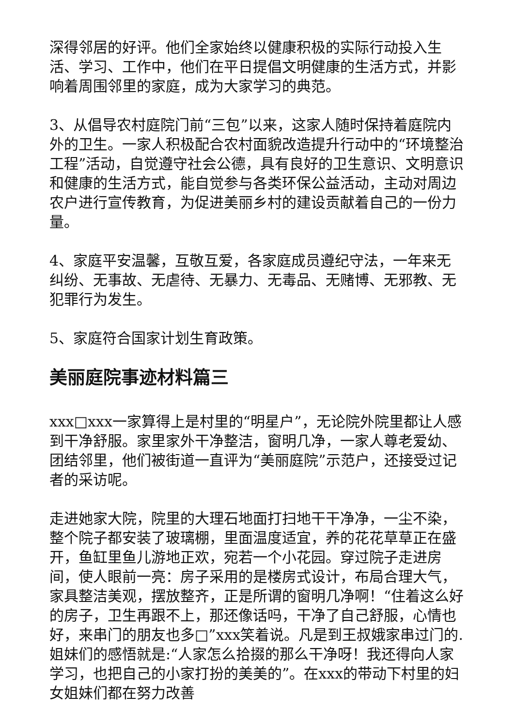深得邻居的好评。他们全家始终以健康积极的实际行动投入生活、学习、工作中，他们在平日提倡文明健康的生活方式，并影响着周围邻里的家庭，成为大家学习的典范。
3、从倡导农村庭院门前“三包”以来，这家人随时保持着庭院内外的卫生。一家人积极配合农村面貌改造提升行动中的“环境整治工程”活动，自觉遵守社会公德，具有良好的卫生意识、文明意识和健康的生活方式，能自觉参与各类环保公益活动，主动对周边农户进行宣传教育，为促进美丽乡村的建设贡献着自己的一份力量。
4、家庭平安温馨，互敬互爱，各家庭成员遵纪守法，一年来无纠纷、无事故、无虐待、无暴力、无毒品、无赌博、无邪教、无犯罪行为发生。
5、家庭符合国家计划生育政策。
美丽庭院事迹材料篇三
xxx□xxx一家算得上是村里的“明星户”，无论院外院里都让人感到干净舒服。家里家外干净整洁，窗明几净，一家人尊老爱幼、团结邻里，他们被街道一直评为“美丽庭院”示范户，还接受过记者的采访呢。
走进她家大院，院里的大理石地面打扫地干干净净，一尘不染，整个院子都安装了玻璃棚，里面温度适宜，养的花花草草正在盛开，鱼缸里鱼儿游地正欢，宛若一个小花园。穿过院子走进房间，使人眼前一亮：房子采用的是楼房式设计，布局合理大气，家具整洁美观，摆放整齐，正是所谓的窗明几净啊！“住着这么好的房子，卫生再跟不上，那还像话吗，干净了自己舒服，心情也好，来串门的朋友也多□”xxx笑着说。凡是到王叔娥家串过门的.姐妹们的感悟就是:“人家怎么拾掇的那么干净呀！我还得向人家学习，也把自己的小家打扮的美美的”。在xxx的带动下村里的妇女姐妹们都在努力改善